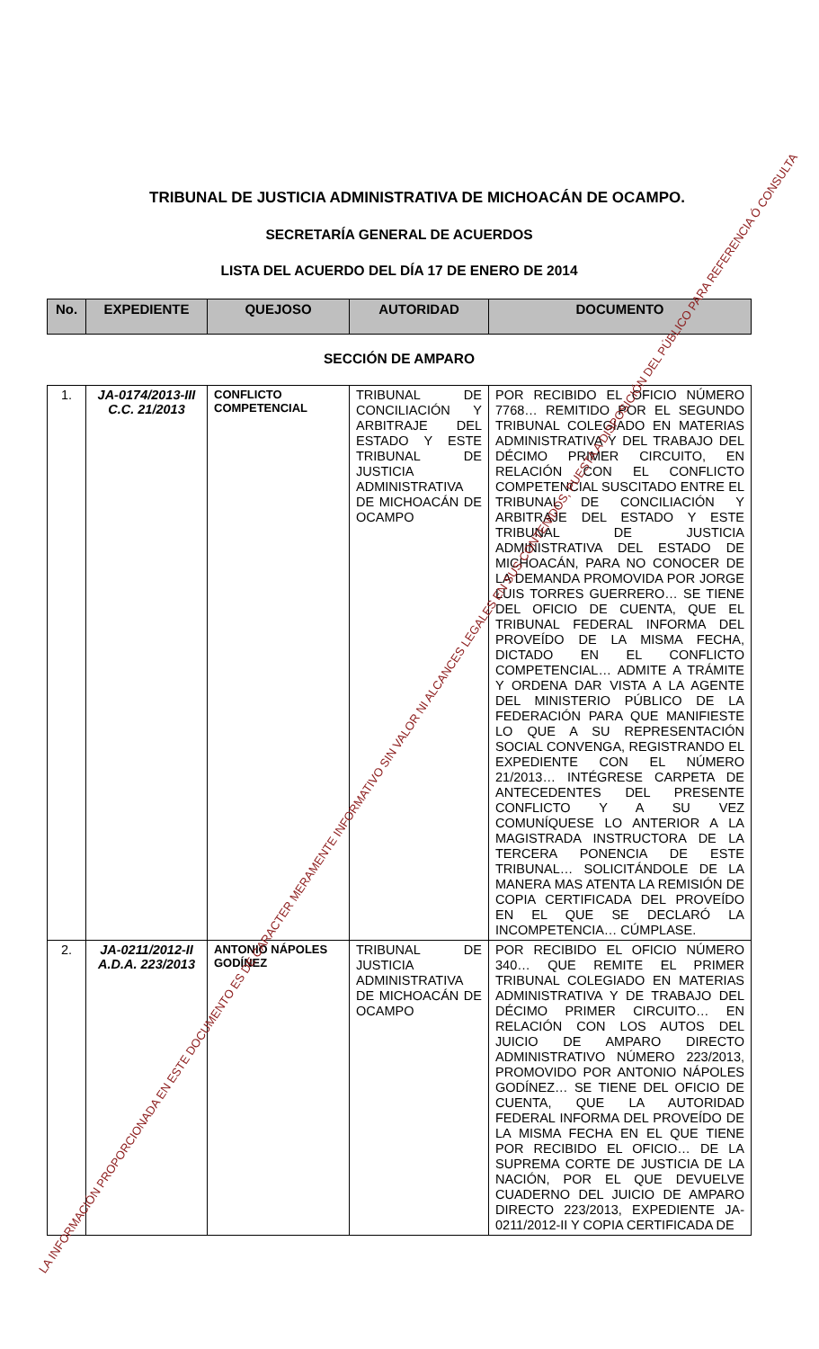TRIBUNAL DE JUSTICIA ADMINISTRATIVA DE MICHOACÁN DE OCAMPO.
SECRETARÍA GENERAL DE ACUERDOS
LISTA DEL ACUERDO DEL DÍA 17 DE ENERO DE 2014
| No. | EXPEDIENTE | QUEJOSO | AUTORIDAD | DOCUMENTO |
| --- | --- | --- | --- | --- |
SECCIÓN DE AMPARO
| 1. | JA-0174/2013-III C.C. 21/2013 | CONFLICTO COMPETENCIAL | TRIBUNAL DE CONCILIACIÓN Y ARBITRAJE DEL ESTADO Y ESTE TRIBUNAL DE JUSTICIA ADMINISTRATIVA DE MICHOACÁN DE OCAMPO | POR RECIBIDO EL OFICIO NÚMERO 7768… REMITIDO POR EL SEGUNDO TRIBUNAL COLEGIADO EN MATERIAS ADMINISTRATIVA Y DEL TRABAJO DEL DÉCIMO PRIMER CIRCUITO, EN RELACIÓN CON EL CONFLICTO COMPETENCIAL SUSCITADO ENTRE EL TRIBUNAL DE CONCILIACIÓN Y ARBITRAJE DEL ESTADO Y ESTE TRIBUNAL DE JUSTICIA ADMINISTRATIVA DEL ESTADO DE MICHOACÁN, PARA NO CONOCER DE LA DEMANDA PROMOVIDA POR JORGE LUIS TORRES GUERRERO… SE TIENE DEL OFICIO DE CUENTA, QUE EL TRIBUNAL FEDERAL INFORMA DEL PROVEÍDO DE LA MISMA FECHA, DICTADO EN EL CONFLICTO COMPETENCIAL… ADMITE A TRÁMITE Y ORDENA DAR VISTA A LA AGENTE DEL MINISTERIO PÚBLICO DE LA FEDERACIÓN PARA QUE MANIFIESTE LO QUE A SU REPRESENTACIÓN SOCIAL CONVENGA, REGISTRANDO EL EXPEDIENTE CON EL NÚMERO 21/2013… INTÉGRESE CARPETA DE ANTECEDENTES DEL PRESENTE CONFLICTO Y A SU VEZ COMUNÍQUESE LO ANTERIOR A LA MAGISTRADA INSTRUCTORA DE LA TERCERA PONENCIA DE ESTE TRIBUNAL… SOLICITÁNDOLE DE LA MANERA MAS ATENTA LA REMISIÓN DE COPIA CERTIFICADA DEL PROVEÍDO EN EL QUE SE DECLARÓ LA INCOMPETENCIA… CÚMPLASE. |
| 2. | JA-0211/2012-II A.D.A. 223/2013 | ANTONIO NÁPOLES GODÍNEZ | TRIBUNAL DE JUSTICIA ADMINISTRATIVA DE MICHOACÁN DE OCAMPO | POR RECIBIDO EL OFICIO NÚMERO 340… QUE REMITE EL PRIMER TRIBUNAL COLEGIADO EN MATERIAS ADMINISTRATIVA Y DE TRABAJO DEL DÉCIMO PRIMER CIRCUITO… EN RELACIÓN CON LOS AUTOS DEL JUICIO DE AMPARO DIRECTO ADMINISTRATIVO NÚMERO 223/2013, PROMOVIDO POR ANTONIO NÁPOLES GODÍNEZ… SE TIENE DEL OFICIO DE CUENTA, QUE LA AUTORIDAD FEDERAL INFORMA DEL PROVEÍDO DE LA MISMA FECHA EN EL QUE TIENE POR RECIBIDO EL OFICIO… DE LA SUPREMA CORTE DE JUSTICIA DE LA NACIÓN, POR EL QUE DEVUELVE CUADERNO DEL JUICIO DE AMPARO DIRECTO 223/2013, EXPEDIENTE JA-0211/2012-II Y COPIA CERTIFICADA DE |
LA INFORMACIÓN PROPORCIONADA EN ESTE DOCUMENTO ES DE CARACTER MERAMENTE INFORMATIVO SIN VALOR NI ALCANCES LEGALES EN SUS CONTENIDOS, PUESTA A DISPOSICIÓN DEL PÚBLICO PARA REFERENCIA Ó CONSULTA